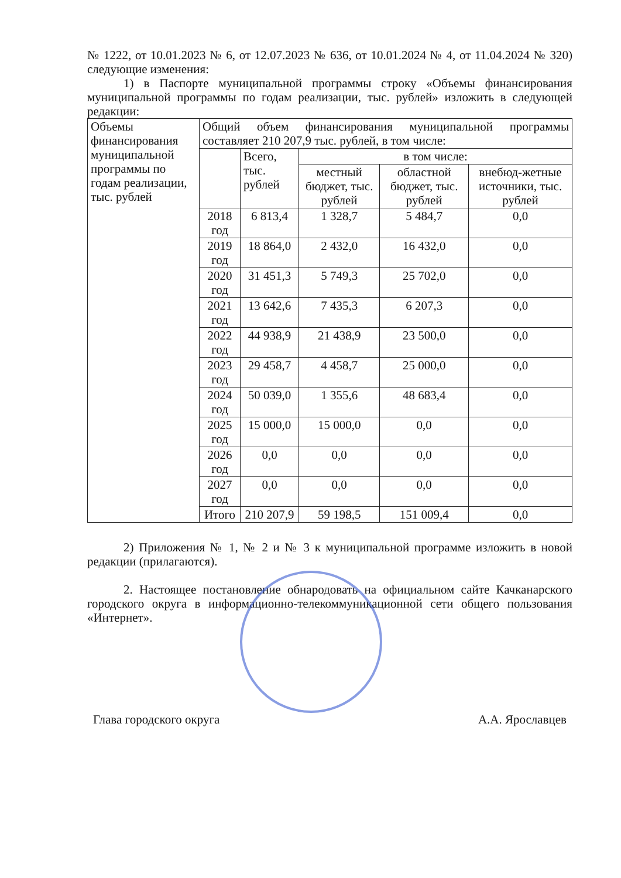№ 1222, от 10.01.2023 № 6, от 12.07.2023 № 636, от 10.01.2024 № 4, от 11.04.2024 № 320) следующие изменения:
1) в Паспорте муниципальной программы строку «Объемы финансирования муниципальной программы по годам реализации, тыс. рублей» изложить в следующей редакции:
| Объемы финансирования муниципальной программы по годам реализации, тыс. рублей | Общий объем финансирования муниципальной программы составляет 210 207,9 тыс. рублей, в том числе: | | | | |
| | | Всего, тыс. рублей | в том числе: | | |
| | | | местный бюджет, тыс. рублей | областной бюджет, тыс. рублей | внебюд-жетные источники, тыс. рублей |
| | 2018 год | 6 813,4 | 1 328,7 | 5 484,7 | 0,0 |
| | 2019 год | 18 864,0 | 2 432,0 | 16 432,0 | 0,0 |
| | 2020 год | 31 451,3 | 5 749,3 | 25 702,0 | 0,0 |
| | 2021 год | 13 642,6 | 7 435,3 | 6 207,3 | 0,0 |
| | 2022 год | 44 938,9 | 21 438,9 | 23 500,0 | 0,0 |
| | 2023 год | 29 458,7 | 4 458,7 | 25 000,0 | 0,0 |
| | 2024 год | 50 039,0 | 1 355,6 | 48 683,4 | 0,0 |
| | 2025 год | 15 000,0 | 15 000,0 | 0,0 | 0,0 |
| | 2026 год | 0,0 | 0,0 | 0,0 | 0,0 |
| | 2027 год | 0,0 | 0,0 | 0,0 | 0,0 |
| | Итого | 210 207,9 | 59 198,5 | 151 009,4 | 0,0 |
2) Приложения № 1, № 2 и № 3 к муниципальной программе изложить в новой редакции (прилагаются).
2. Настоящее постановление обнародовать на официальном сайте Качканарского городского округа в информационно-телекоммуникационной сети общего пользования «Интернет».
Глава городского округа А.А. Ярославцев